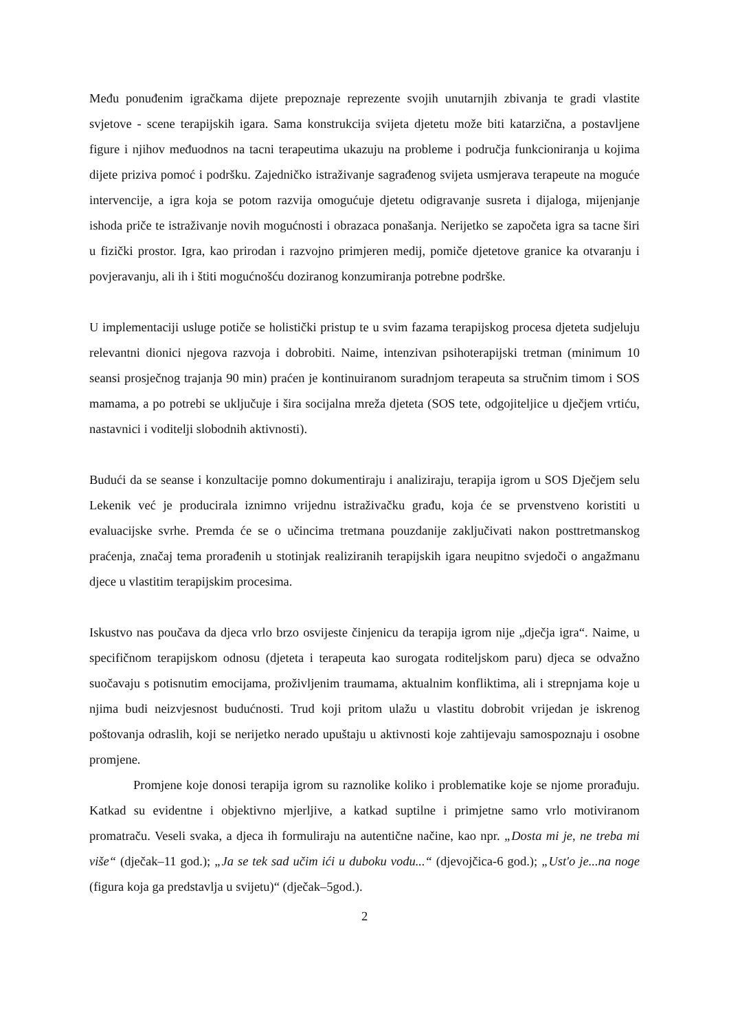Među ponuđenim igračkama dijete prepoznaje reprezente svojih unutarnjih zbivanja te gradi vlastite svjetove - scene terapijskih igara. Sama konstrukcija svijeta djetetu može biti katarzična, a postavljene figure i njihov međuodnos na tacni terapeutima ukazuju na probleme i područja funkcioniranja u kojima dijete priziva pomoć i podršku. Zajedničko istraživanje sagrađenog svijeta usmjerava terapeute na moguće intervencije, a igra koja se potom razvija omogućuje djetetu odigravanje susreta i dijaloga, mijenjanje ishoda priče te istraživanje novih mogućnosti i obrazaca ponašanja. Nerijetko se započeta igra sa tacne širi u fizički prostor. Igra, kao prirodan i razvojno primjeren medij, pomiče djetetove granice ka otvaranju i povjeravanju, ali ih i štiti mogućnošću doziranog konzumiranja potrebne podrške.
U implementaciji usluge potiče se holistički pristup te u svim fazama terapijskog procesa djeteta sudjeluju relevantni dionici njegova razvoja i dobrobiti. Naime, intenzivan psihoterapijski tretman (minimum 10 seansi prosječnog trajanja 90 min) praćen je kontinuiranom suradnjom terapeuta sa stručnim timom i SOS mamama, a po potrebi se uključuje i šira socijalna mreža djeteta (SOS tete, odgojiteljice u dječjem vrtiću, nastavnici i voditelji slobodnih aktivnosti).
Budući da se seanse i konzultacije pomno dokumentiraju i analiziraju, terapija igrom u SOS Dječjem selu Lekenik već je producirala iznimno vrijednu istraživačku građu, koja će se prvenstveno koristiti u evaluacijske svrhe. Premda će se o učincima tretmana pouzdanije zaključivati nakon posttretmanskog praćenja, značaj tema prorađenih u stotinjak realiziranih terapijskih igara neupitno svjedoči o angažmanu djece u vlastitim terapijskim procesima.
Iskustvo nas poučava da djeca vrlo brzo osvijeste činjenicu da terapija igrom nije „dječja igra“. Naime, u specifičnom terapijskom odnosu (djeteta i terapeuta kao surogata roditeljskom paru) djeca se odvažno suočavaju s potisnutim emocijama, proživljenim traumama, aktualnim konfliktima, ali i strepnjama koje u njima budi neizvjesnost budućnosti. Trud koji pritom ulažu u vlastitu dobrobit vrijedan je iskrenog poštovanja odraslih, koji se nerijetko nerado upuštaju u aktivnosti koje zahtijevaju samospoznaju i osobne promjene.
Promjene koje donosi terapija igrom su raznolike koliko i problematike koje se njome prorađuju. Katkad su evidentne i objektivno mjerljive, a katkad suptilne i primjetne samo vrlo motiviranom promatraču. Veseli svaka, a djeca ih formuliraju na autentične načine, kao npr. „Dosta mi je, ne treba mi više“ (dječak–11 god.); „Ja se tek sad učim ići u duboku vodu...“ (djevojčica-6 god.); „Ust'o je...na noge (figura koja ga predstavlja u svijetu)“ (dječak–5god.).
2